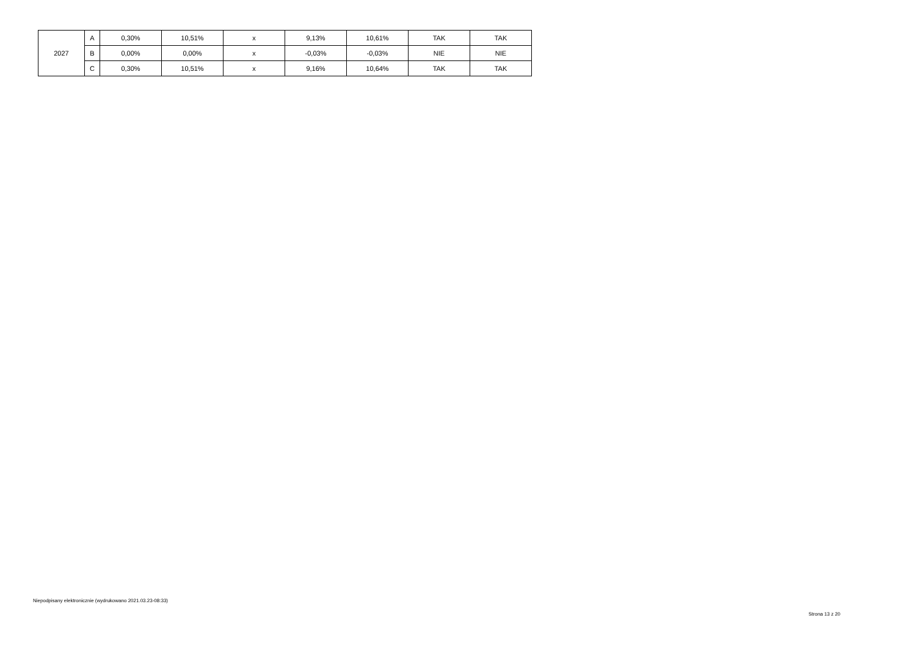| 2027 | A | 0,30% | 10,51% | x | 9,13% | 10,61% | TAK | TAK |
| | B | 0,00% | 0,00% | x | -0,03% | -0,03% | NIE | NIE |
| | C | 0,30% | 10,51% | x | 9,16% | 10,64% | TAK | TAK |
Niepodpisany elektronicznie (wydrukowano 2021.03.23-08:33)
Strona 13 z 20